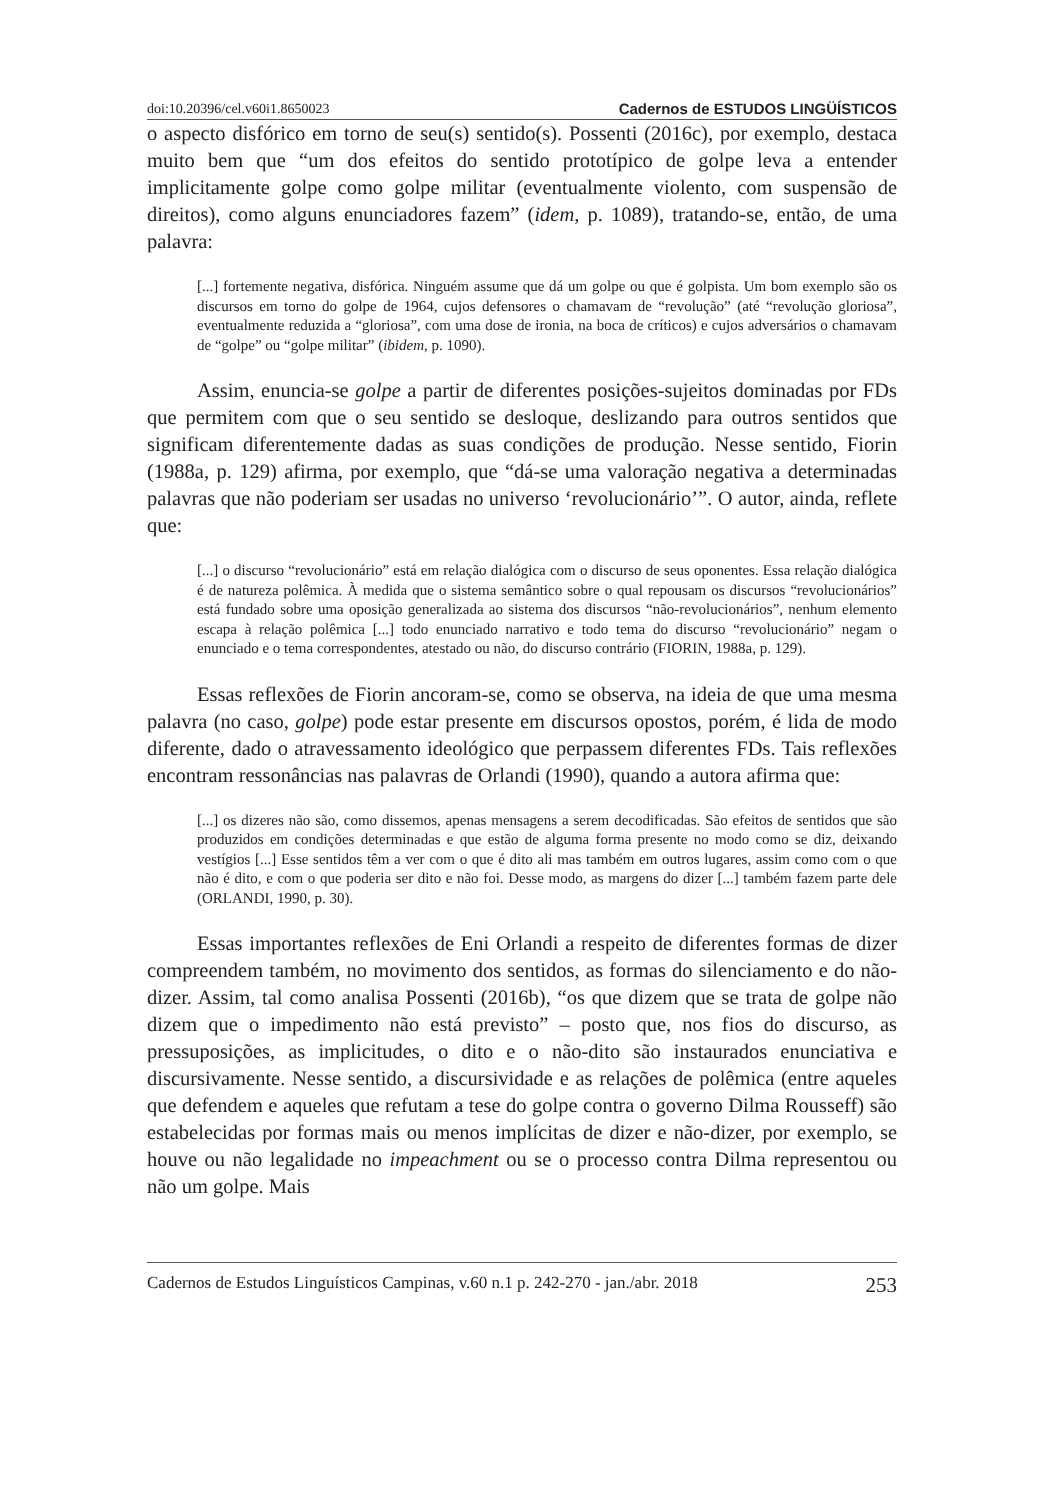doi:10.20396/cel.v60i1.8650023 Cadernos de ESTUDOS LINGÜÍSTICOS
o aspecto disfórico em torno de seu(s) sentido(s). Possenti (2016c), por exemplo, destaca muito bem que “um dos efeitos do sentido prototípico de golpe leva a entender implicitamente golpe como golpe militar (eventualmente violento, com suspensão de direitos), como alguns enunciadores fazem” (idem, p. 1089), tratando-se, então, de uma palavra:
[...] fortemente negativa, disfórica. Ninguém assume que dá um golpe ou que é golpista. Um bom exemplo são os discursos em torno do golpe de 1964, cujos defensores o chamavam de “revolução” (até “revolução gloriosa”, eventualmente reduzida a “gloriosa”, com uma dose de ironia, na boca de críticos) e cujos adversários o chamavam de “golpe” ou “golpe militar” (ibidem, p. 1090).
Assim, enuncia-se golpe a partir de diferentes posições-sujeitos dominadas por FDs que permitem com que o seu sentido se desloque, deslizando para outros sentidos que significam diferentemente dadas as suas condições de produção. Nesse sentido, Fiorin (1988a, p. 129) afirma, por exemplo, que “dá-se uma valoração negativa a determinadas palavras que não poderiam ser usadas no universo ‘revolucionário’”. O autor, ainda, reflete que:
[...] o discurso “revolucionário” está em relação dialógica com o discurso de seus oponentes. Essa relação dialógica é de natureza polêmica. À medida que o sistema semântico sobre o qual repousam os discursos “revolucionários” está fundado sobre uma oposição generalizada ao sistema dos discursos “não-revolucionários”, nenhum elemento escapa à relação polêmica [...] todo enunciado narrativo e todo tema do discurso “revolucionário” negam o enunciado e o tema correspondentes, atestado ou não, do discurso contrário (FIORIN, 1988a, p. 129).
Essas reflexões de Fiorin ancoram-se, como se observa, na ideia de que uma mesma palavra (no caso, golpe) pode estar presente em discursos opostos, porém, é lida de modo diferente, dado o atravessamento ideológico que perpassem diferentes FDs. Tais reflexões encontram ressonâncias nas palavras de Orlandi (1990), quando a autora afirma que:
[...] os dizeres não são, como dissemos, apenas mensagens a serem decodificadas. São efeitos de sentidos que são produzidos em condições determinadas e que estão de alguma forma presente no modo como se diz, deixando vestígios [...] Esse sentidos têm a ver com o que é dito ali mas também em outros lugares, assim como com o que não é dito, e com o que poderia ser dito e não foi. Desse modo, as margens do dizer [...] também fazem parte dele (ORLANDI, 1990, p. 30).
Essas importantes reflexões de Eni Orlandi a respeito de diferentes formas de dizer compreendem também, no movimento dos sentidos, as formas do silenciamento e do não-dizer. Assim, tal como analisa Possenti (2016b), “os que dizem que se trata de golpe não dizem que o impedimento não está previsto” – posto que, nos fios do discurso, as pressuposições, as implicitudes, o dito e o não-dito são instaurados enunciativa e discursivamente. Nesse sentido, a discursividade e as relações de polêmica (entre aqueles que defendem e aqueles que refutam a tese do golpe contra o governo Dilma Rousseff) são estabelecidas por formas mais ou menos implícitas de dizer e não-dizer, por exemplo, se houve ou não legalidade no impeachment ou se o processo contra Dilma representou ou não um golpe. Mais
Cadernos de Estudos Linguísticos Campinas, v.60 n.1 p. 242-270 - jan./abr. 2018 253